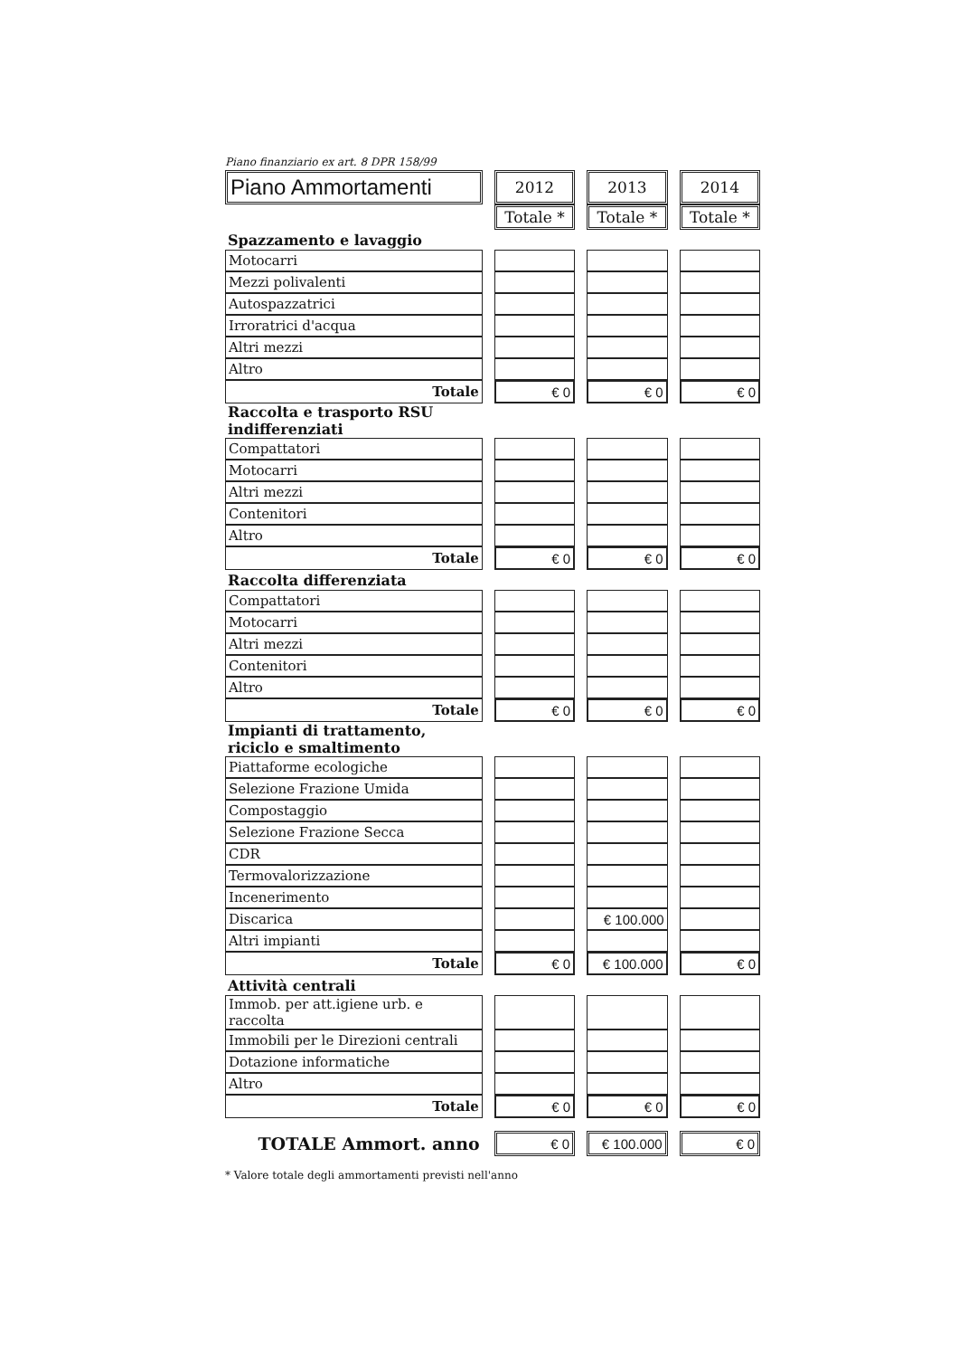Piano finanziario ex art. 8 DPR 158/99
| Piano Ammortamenti | | 2012 | | 2013 | | 2014 |
| --- | --- | --- | --- | --- | --- | --- |
| | | Totale * | | Totale * | | Totale * |
| Spazzamento e lavaggio | | | | | | |
| Motocarri | | | | | | |
| Mezzi polivalenti | | | | | | |
| Autospazzatrici | | | | | | |
| Irroratrici d'acqua | | | | | | |
| Altri mezzi | | | | | | |
| Altro | | | | | | |
| Totale | | € 0 | | € 0 | | € 0 |
| Raccolta e trasporto RSU indifferenziati | | | | | | |
| Compattatori | | | | | | |
| Motocarri | | | | | | |
| Altri mezzi | | | | | | |
| Contenitori | | | | | | |
| Altro | | | | | | |
| Totale | | € 0 | | € 0 | | € 0 |
| Raccolta differenziata | | | | | | |
| Compattatori | | | | | | |
| Motocarri | | | | | | |
| Altri mezzi | | | | | | |
| Contenitori | | | | | | |
| Altro | | | | | | |
| Totale | | € 0 | | € 0 | | € 0 |
| Impianti di trattamento, riciclo e smaltimento | | | | | | |
| Piattaforme ecologiche | | | | | | |
| Selezione Frazione Umida | | | | | | |
| Compostaggio | | | | | | |
| Selezione Frazione Secca | | | | | | |
| CDR | | | | | | |
| Termovalorizzazione | | | | | | |
| Incenerimento | | | | | | |
| Discarica | | | | € 100.000 | | |
| Altri impianti | | | | | | |
| Totale | | € 0 | | € 100.000 | | € 0 |
| Attività centrali | | | | | | |
| Immob. per att.igiene urb. e raccolta | | | | | | |
| Immobili per le Direzioni centrali | | | | | | |
| Dotazione informatiche | | | | | | |
| Altro | | | | | | |
| Totale | | € 0 | | € 0 | | € 0 |
| TOTALE Ammort. anno | | € 0 | | € 100.000 | | € 0 |
* Valore totale degli ammortamenti previsti nell'anno